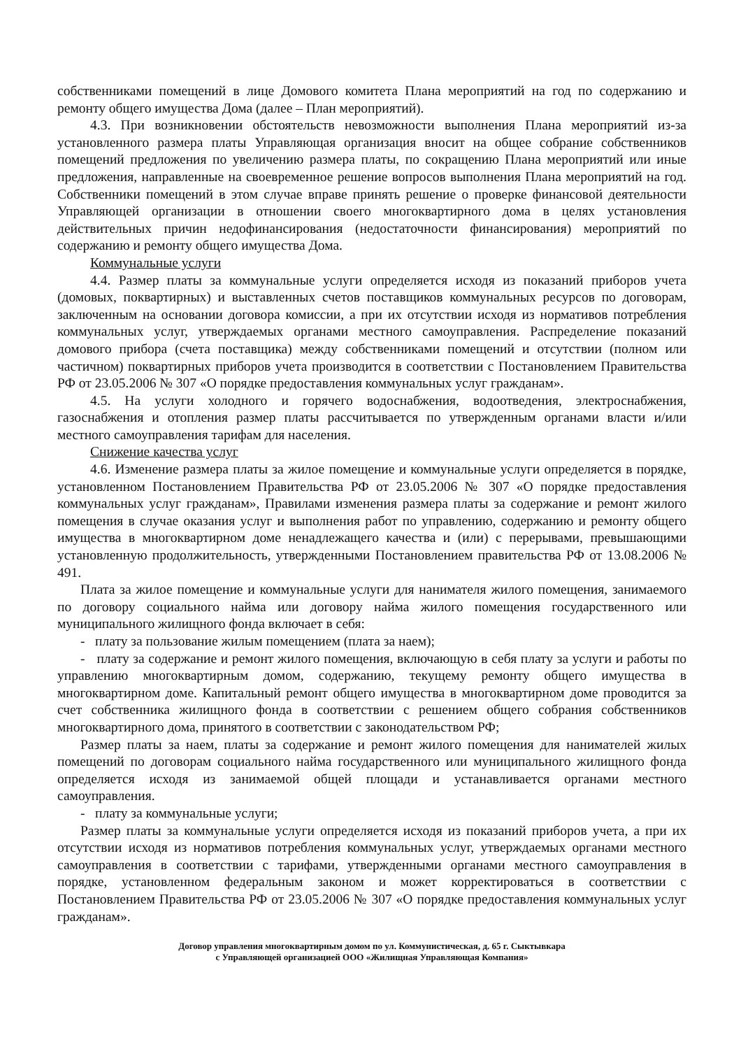собственниками помещений в лице Домового комитета Плана мероприятий на год по содержанию и ремонту общего имущества Дома (далее – План мероприятий).
4.3. При возникновении обстоятельств невозможности выполнения Плана мероприятий из-за установленного размера платы Управляющая организация вносит на общее собрание собственников помещений предложения по увеличению размера платы, по сокращению Плана мероприятий или иные предложения, направленные на своевременное решение вопросов выполнения Плана мероприятий на год. Собственники помещений в этом случае вправе принять решение о проверке финансовой деятельности Управляющей организации в отношении своего многоквартирного дома в целях установления действительных причин недофинансирования (недостаточности финансирования) мероприятий по содержанию и ремонту общего имущества Дома.
Коммунальные услуги
4.4. Размер платы за коммунальные услуги определяется исходя из показаний приборов учета (домовых, поквартирных) и выставленных счетов поставщиков коммунальных ресурсов по договорам, заключенным на основании договора комиссии, а при их отсутствии исходя из нормативов потребления коммунальных услуг, утверждаемых органами местного самоуправления. Распределение показаний домового прибора (счета поставщика) между собственниками помещений и отсутствии (полном или частичном) поквартирных приборов учета производится в соответствии с Постановлением Правительства РФ от 23.05.2006 № 307 «О порядке предоставления коммунальных услуг гражданам».
4.5. На услуги холодного и горячего водоснабжения, водоотведения, электроснабжения, газоснабжения и отопления размер платы рассчитывается по утвержденным органами власти и/или местного самоуправления тарифам для населения.
Снижение качества услуг
4.6. Изменение размера платы за жилое помещение и коммунальные услуги определяется в порядке, установленном Постановлением Правительства РФ от 23.05.2006 № 307 «О порядке предоставления коммунальных услуг гражданам», Правилами изменения размера платы за содержание и ремонт жилого помещения в случае оказания услуг и выполнения работ по управлению, содержанию и ремонту общего имущества в многоквартирном доме ненадлежащего качества и (или) с перерывами, превышающими установленную продолжительность, утвержденными Постановлением правительства РФ от 13.08.2006 № 491.
Плата за жилое помещение и коммунальные услуги для нанимателя жилого помещения, занимаемого по договору социального найма или договору найма жилого помещения государственного или муниципального жилищного фонда включает в себя:
- плату за пользование жилым помещением (плата за наем);
- плату за содержание и ремонт жилого помещения, включающую в себя плату за услуги и работы по управлению многоквартирным домом, содержанию, текущему ремонту общего имущества в многоквартирном доме. Капитальный ремонт общего имущества в многоквартирном доме проводится за счет собственника жилищного фонда в соответствии с решением общего собрания собственников многоквартирного дома, принятого в соответствии с законодательством РФ;
Размер платы за наем, платы за содержание и ремонт жилого помещения для нанимателей жилых помещений по договорам социального найма государственного или муниципального жилищного фонда определяется исходя из занимаемой общей площади и устанавливается органами местного самоуправления.
- плату за коммунальные услуги;
Размер платы за коммунальные услуги определяется исходя из показаний приборов учета, а при их отсутствии исходя из нормативов потребления коммунальных услуг, утверждаемых органами местного самоуправления в соответствии с тарифами, утвержденными органами местного самоуправления в порядке, установленном федеральным законом и может корректироваться в соответствии с Постановлением Правительства РФ от 23.05.2006 № 307 «О порядке предоставления коммунальных услуг гражданам».
Договор управления многоквартирным домом по ул. Коммунистическая, д. 65 г. Сыктывкара
с Управляющей организацией ООО «Жилищная Управляющая Компания»